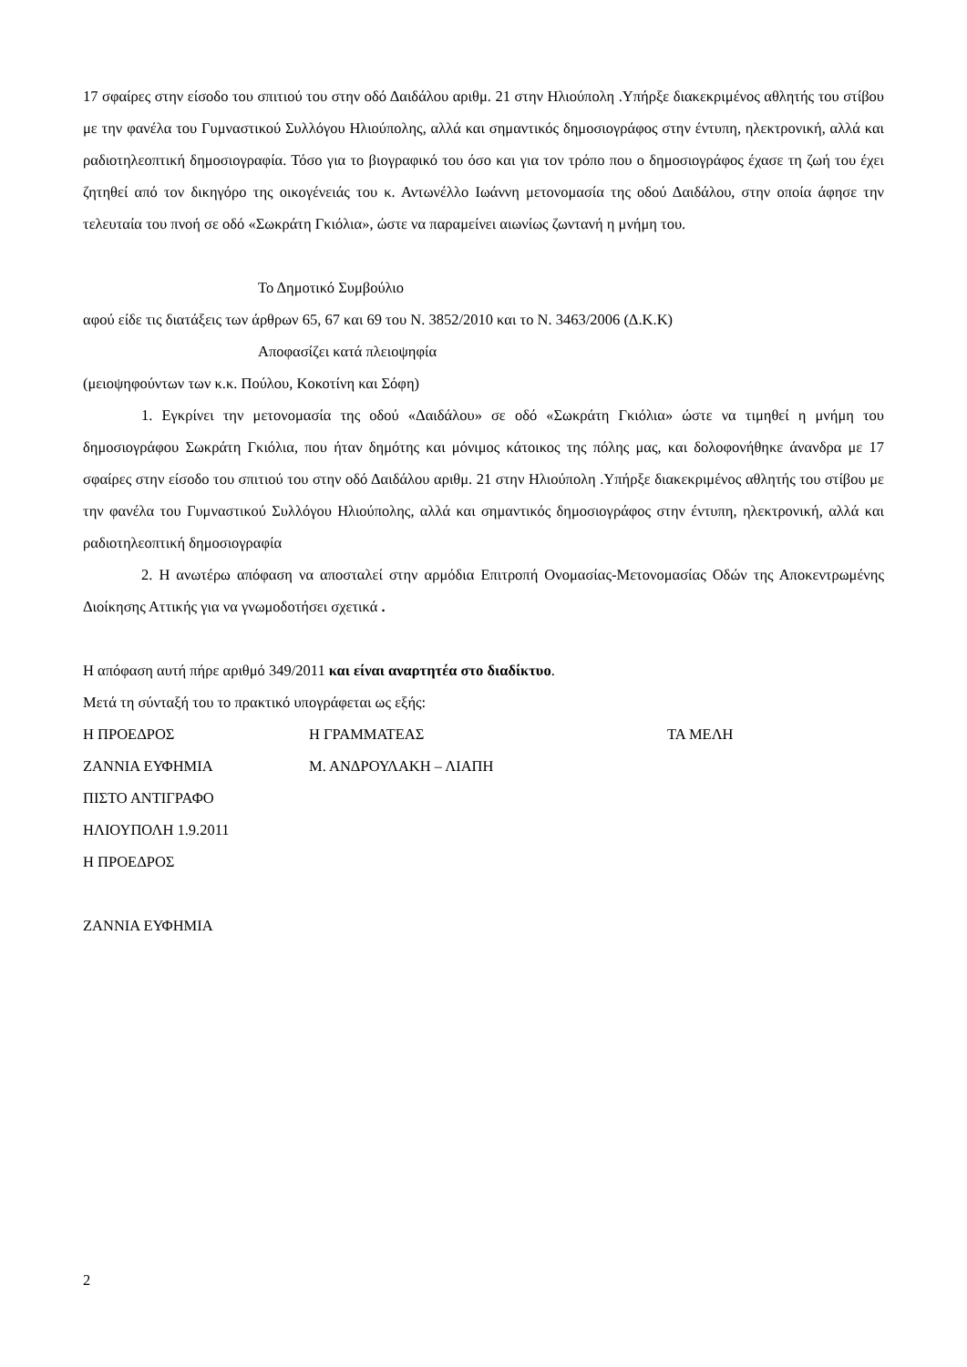17 σφαίρες στην είσοδο του σπιτιού του στην οδό Δαιδάλου αριθμ. 21 στην Ηλιούπολη .Υπήρξε διακεκριμένος αθλητής του στίβου με την φανέλα του Γυμναστικού Συλλόγου Ηλιούπολης, αλλά και σημαντικός δημοσιογράφος στην έντυπη, ηλεκτρονική, αλλά και ραδιοτηλεοπτική δημοσιογραφία. Τόσο για το βιογραφικό του όσο και για τον τρόπο που ο δημοσιογράφος έχασε τη ζωή του έχει ζητηθεί από τον δικηγόρο της οικογένειάς του κ. Αντωνέλλο Ιωάννη μετονομασία της οδού Δαιδάλου, στην οποία άφησε την τελευταία του πνοή σε οδό «Σωκράτη Γκιόλια», ώστε να παραμείνει αιωνίως ζωντανή η μνήμη του.
Το Δημοτικό Συμβούλιο
αφού είδε τις διατάξεις των άρθρων 65, 67 και 69 του Ν. 3852/2010 και το Ν. 3463/2006 (Δ.Κ.Κ)
Αποφασίζει κατά πλειοψηφία
(μειοψηφούντων των κ.κ. Πούλου, Κοκοτίνη και Σόφη)
1. Εγκρίνει την μετονομασία της οδού «Δαιδάλου» σε οδό «Σωκράτη Γκιόλια» ώστε να τιμηθεί η μνήμη του δημοσιογράφου Σωκράτη Γκιόλια, που ήταν δημότης και μόνιμος κάτοικος της πόλης μας, και δολοφονήθηκε άνανδρα με 17 σφαίρες στην είσοδο του σπιτιού του στην οδό Δαιδάλου αριθμ. 21 στην Ηλιούπολη .Υπήρξε διακεκριμένος αθλητής του στίβου με την φανέλα του Γυμναστικού Συλλόγου Ηλιούπολης, αλλά και σημαντικός δημοσιογράφος στην έντυπη, ηλεκτρονική, αλλά και ραδιοτηλεοπτική δημοσιογραφία
2. Η ανωτέρω απόφαση να αποσταλεί στην αρμόδια Επιτροπή Ονομασίας-Μετονομασίας Οδών της Αποκεντρωμένης Διοίκησης Αττικής για να γνωμοδοτήσει σχετικά .
Η απόφαση αυτή πήρε αριθμό 349/2011 και είναι αναρτητέα στο διαδίκτυο.
Μετά τη σύνταξή του το πρακτικό υπογράφεται ως εξής:
Η ΠΡΟΕΔΡΟΣ Η ΓΡΑΜΜΑΤΕΑΣ ΤΑ ΜΕΛΗ
ΖΑΝΝΙΑ ΕΥΦΗΜΙΑ Μ. ΑΝΔΡΟΥΛΑΚΗ – ΛΙΑΠΗ
ΠΙΣΤΟ ΑΝΤΙΓΡΑΦΟ
ΗΛΙΟΥΠΟΛΗ 1.9.2011
Η ΠΡΟΕΔΡΟΣ
ΖΑΝΝΙΑ ΕΥΦΗΜΙΑ
2